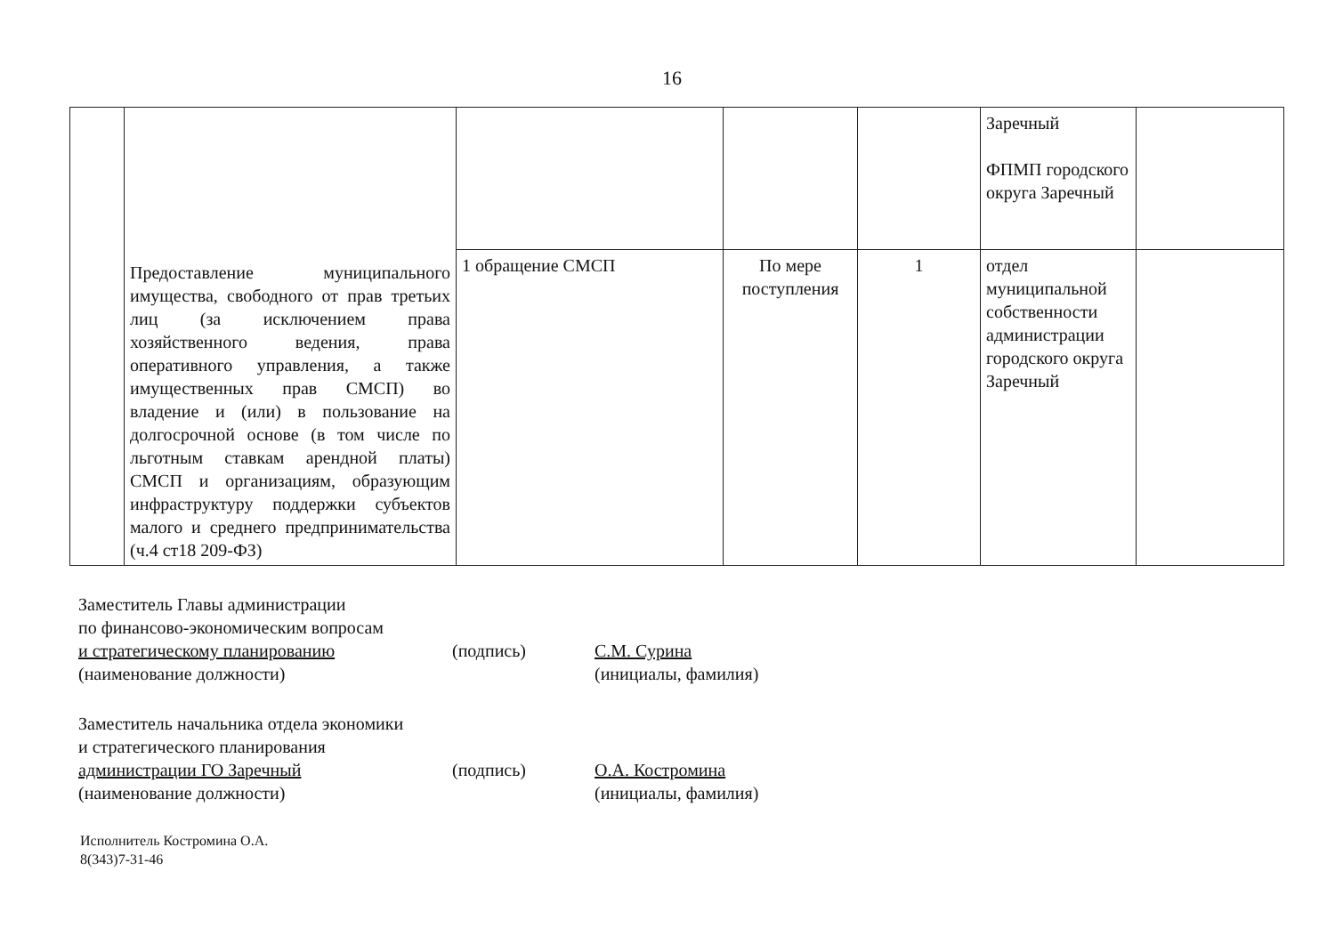16
| | Предоставление муниципального имущества, свободного от прав третьих лиц (за исключением права хозяйственного ведения, права оперативного управления, а также имущественных прав СМСП) во владение и (или) в пользование на долгосрочной основе (в том числе по льготным ставкам арендной платы) СМСП и организациям, образующим инфраструктуру поддержки субъектов малого и среднего предпринимательства (ч.4 ст18 209-ФЗ) | | | | Заречный ФПМП городского округа Заречный | |
| | | 1 обращение СМСП | По мере поступления | 1 | отдел муниципальной собственности администрации городского округа Заречный | |
Заместитель Главы администрации
по финансово-экономическим вопросам
и стратегическому планированию
(наименование должности)
(подпись) С.М. Сурина
(инициалы, фамилия)
Заместитель начальника отдела экономики
и стратегического планирования
администрации ГО Заречный
(наименование должности)
(подпись) О.А. Костромина
(инициалы, фамилия)
Исполнитель Костромина О.А.
8(343)7-31-46